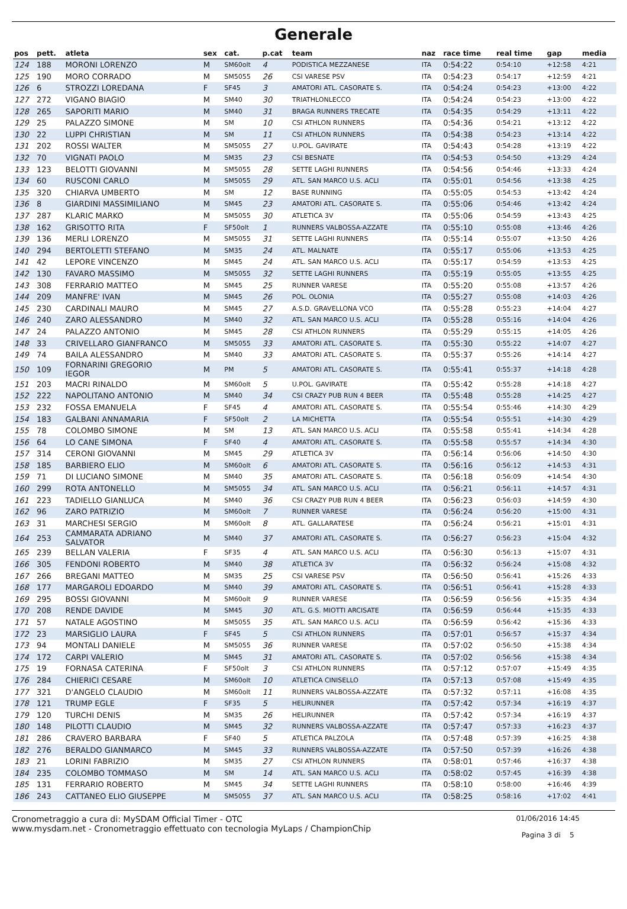Generale
| pos | pett. | atleta | sex | cat. | p.cat | team | naz | race time | real time | gap | media |
| --- | --- | --- | --- | --- | --- | --- | --- | --- | --- | --- | --- |
| 124 | 188 | MORONI LORENZO | M | SM60olt | 4 | PODISTICA MEZZANESE | ITA | 0:54:22 | 0:54:10 | +12:58 | 4:21 |
| 125 | 190 | MORO CORRADO | M | SM5055 | 26 | CSI VARESE PSV | ITA | 0:54:23 | 0:54:17 | +12:59 | 4:21 |
| 126 | 6 | STROZZI LOREDANA | F | SF45 | 3 | AMATORI ATL. CASORATE S. | ITA | 0:54:24 | 0:54:23 | +13:00 | 4:22 |
| 127 | 272 | VIGANO BIAGIO | M | SM40 | 30 | TRIATHLONLECCO | ITA | 0:54:24 | 0:54:23 | +13:00 | 4:22 |
| 128 | 265 | SAPORITI MARIO | M | SM40 | 31 | BRAGA RUNNERS TRECATE | ITA | 0:54:35 | 0:54:29 | +13:11 | 4:22 |
| 129 | 25 | PALAZZO SIMONE | M | SM | 10 | CSI ATHLON RUNNERS | ITA | 0:54:36 | 0:54:21 | +13:12 | 4:22 |
| 130 | 22 | LUPPI CHRISTIAN | M | SM | 11 | CSI ATHLON RUNNERS | ITA | 0:54:38 | 0:54:23 | +13:14 | 4:22 |
| 131 | 202 | ROSSI WALTER | M | SM5055 | 27 | U.POL. GAVIRATE | ITA | 0:54:43 | 0:54:28 | +13:19 | 4:22 |
| 132 | 70 | VIGNATI PAOLO | M | SM35 | 23 | CSI BESNATE | ITA | 0:54:53 | 0:54:50 | +13:29 | 4:24 |
| 133 | 123 | BELOTTI GIOVANNI | M | SM5055 | 28 | SETTE LAGHI RUNNERS | ITA | 0:54:56 | 0:54:46 | +13:33 | 4:24 |
| 134 | 60 | RUSCONI CARLO | M | SM5055 | 29 | ATL. SAN MARCO U.S. ACLI | ITA | 0:55:01 | 0:54:56 | +13:38 | 4:25 |
| 135 | 320 | CHIARVA UMBERTO | M | SM | 12 | BASE RUNNING | ITA | 0:55:05 | 0:54:53 | +13:42 | 4:24 |
| 136 | 8 | GIARDINI MASSIMILIANO | M | SM45 | 23 | AMATORI ATL. CASORATE S. | ITA | 0:55:06 | 0:54:46 | +13:42 | 4:24 |
| 137 | 287 | KLARIC MARKO | M | SM5055 | 30 | ATLETICA 3V | ITA | 0:55:06 | 0:54:59 | +13:43 | 4:25 |
| 138 | 162 | GRISOTTO RITA | F | SF50olt | 1 | RUNNERS VALBOSSA-AZZATE | ITA | 0:55:10 | 0:55:08 | +13:46 | 4:26 |
| 139 | 136 | MERLI LORENZO | M | SM5055 | 31 | SETTE LAGHI RUNNERS | ITA | 0:55:14 | 0:55:07 | +13:50 | 4:26 |
| 140 | 294 | BERTOLETTI STEFANO | M | SM35 | 24 | ATL. MALNATE | ITA | 0:55:17 | 0:55:06 | +13:53 | 4:25 |
| 141 | 42 | LEPORE VINCENZO | M | SM45 | 24 | ATL. SAN MARCO U.S. ACLI | ITA | 0:55:17 | 0:54:59 | +13:53 | 4:25 |
| 142 | 130 | FAVARO MASSIMO | M | SM5055 | 32 | SETTE LAGHI RUNNERS | ITA | 0:55:19 | 0:55:05 | +13:55 | 4:25 |
| 143 | 308 | FERRARIO MATTEO | M | SM45 | 25 | RUNNER VARESE | ITA | 0:55:20 | 0:55:08 | +13:57 | 4:26 |
| 144 | 209 | MANFRE' IVAN | M | SM45 | 26 | POL. OLONIA | ITA | 0:55:27 | 0:55:08 | +14:03 | 4:26 |
| 145 | 230 | CARDINALI MAURO | M | SM45 | 27 | A.S.D. GRAVELLONA VCO | ITA | 0:55:28 | 0:55:23 | +14:04 | 4:27 |
| 146 | 240 | ZARO ALESSANDRO | M | SM40 | 32 | ATL. SAN MARCO U.S. ACLI | ITA | 0:55:28 | 0:55:16 | +14:04 | 4:26 |
| 147 | 24 | PALAZZO ANTONIO | M | SM45 | 28 | CSI ATHLON RUNNERS | ITA | 0:55:29 | 0:55:15 | +14:05 | 4:26 |
| 148 | 33 | CRIVELLARO GIANFRANCO | M | SM5055 | 33 | AMATORI ATL. CASORATE S. | ITA | 0:55:30 | 0:55:22 | +14:07 | 4:27 |
| 149 | 74 | BAILA ALESSANDRO | M | SM40 | 33 | AMATORI ATL. CASORATE S. | ITA | 0:55:37 | 0:55:26 | +14:14 | 4:27 |
| 150 | 109 | FORNARINI GREGORIO IEGOR | M | PM | 5 | AMATORI ATL. CASORATE S. | ITA | 0:55:41 | 0:55:37 | +14:18 | 4:28 |
| 151 | 203 | MACRI RINALDO | M | SM60olt | 5 | U.POL. GAVIRATE | ITA | 0:55:42 | 0:55:28 | +14:18 | 4:27 |
| 152 | 222 | NAPOLITANO ANTONIO | M | SM40 | 34 | CSI CRAZY PUB RUN 4 BEER | ITA | 0:55:48 | 0:55:28 | +14:25 | 4:27 |
| 153 | 232 | FOSSA EMANUELA | F | SF45 | 4 | AMATORI ATL. CASORATE S. | ITA | 0:55:54 | 0:55:46 | +14:30 | 4:29 |
| 154 | 183 | GALBANI ANNAMARIA | F | SF50olt | 2 | LA MICHETTA | ITA | 0:55:54 | 0:55:51 | +14:30 | 4:29 |
| 155 | 78 | COLOMBO SIMONE | M | SM | 13 | ATL. SAN MARCO U.S. ACLI | ITA | 0:55:58 | 0:55:41 | +14:34 | 4:28 |
| 156 | 64 | LO CANE SIMONA | F | SF40 | 4 | AMATORI ATL. CASORATE S. | ITA | 0:55:58 | 0:55:57 | +14:34 | 4:30 |
| 157 | 314 | CERONI GIOVANNI | M | SM45 | 29 | ATLETICA 3V | ITA | 0:56:14 | 0:56:06 | +14:50 | 4:30 |
| 158 | 185 | BARBIERO ELIO | M | SM60olt | 6 | AMATORI ATL. CASORATE S. | ITA | 0:56:16 | 0:56:12 | +14:53 | 4:31 |
| 159 | 71 | DI LUCIANO SIMONE | M | SM40 | 35 | AMATORI ATL. CASORATE S. | ITA | 0:56:18 | 0:56:09 | +14:54 | 4:30 |
| 160 | 299 | ROTA ANTONELLO | M | SM5055 | 34 | ATL. SAN MARCO U.S. ACLI | ITA | 0:56:21 | 0:56:11 | +14:57 | 4:31 |
| 161 | 223 | TADIELLO GIANLUCA | M | SM40 | 36 | CSI CRAZY PUB RUN 4 BEER | ITA | 0:56:23 | 0:56:03 | +14:59 | 4:30 |
| 162 | 96 | ZARO PATRIZIO | M | SM60olt | 7 | RUNNER VARESE | ITA | 0:56:24 | 0:56:20 | +15:00 | 4:31 |
| 163 | 31 | MARCHESI SERGIO | M | SM60olt | 8 | ATL. GALLARATESE | ITA | 0:56:24 | 0:56:21 | +15:01 | 4:31 |
| 164 | 253 | CAMMARATA ADRIANO SALVATOR | M | SM40 | 37 | AMATORI ATL. CASORATE S. | ITA | 0:56:27 | 0:56:23 | +15:04 | 4:32 |
| 165 | 239 | BELLAN VALERIA | F | SF35 | 4 | ATL. SAN MARCO U.S. ACLI | ITA | 0:56:30 | 0:56:13 | +15:07 | 4:31 |
| 166 | 305 | FENDONI ROBERTO | M | SM40 | 38 | ATLETICA 3V | ITA | 0:56:32 | 0:56:24 | +15:08 | 4:32 |
| 167 | 266 | BREGANI MATTEO | M | SM35 | 25 | CSI VARESE PSV | ITA | 0:56:50 | 0:56:41 | +15:26 | 4:33 |
| 168 | 177 | MARGAROLI EDOARDO | M | SM40 | 39 | AMATORI ATL. CASORATE S. | ITA | 0:56:51 | 0:56:41 | +15:28 | 4:33 |
| 169 | 295 | BOSSI GIOVANNI | M | SM60olt | 9 | RUNNER VARESE | ITA | 0:56:59 | 0:56:56 | +15:35 | 4:34 |
| 170 | 208 | RENDE DAVIDE | M | SM45 | 30 | ATL. G.S. MIOTTI ARCISATE | ITA | 0:56:59 | 0:56:44 | +15:35 | 4:33 |
| 171 | 57 | NATALE AGOSTINO | M | SM5055 | 35 | ATL. SAN MARCO U.S. ACLI | ITA | 0:56:59 | 0:56:42 | +15:36 | 4:33 |
| 172 | 23 | MARSIGLIO LAURA | F | SF45 | 5 | CSI ATHLON RUNNERS | ITA | 0:57:01 | 0:56:57 | +15:37 | 4:34 |
| 173 | 94 | MONTALI DANIELE | M | SM5055 | 36 | RUNNER VARESE | ITA | 0:57:02 | 0:56:50 | +15:38 | 4:34 |
| 174 | 172 | CARPI VALERIO | M | SM45 | 31 | AMATORI ATL. CASORATE S. | ITA | 0:57:02 | 0:56:56 | +15:38 | 4:34 |
| 175 | 19 | FORNASA CATERINA | F | SF50olt | 3 | CSI ATHLON RUNNERS | ITA | 0:57:12 | 0:57:07 | +15:49 | 4:35 |
| 176 | 284 | CHIERICI CESARE | M | SM60olt | 10 | ATLETICA CINISELLO | ITA | 0:57:13 | 0:57:08 | +15:49 | 4:35 |
| 177 | 321 | D'ANGELO CLAUDIO | M | SM60olt | 11 | RUNNERS VALBOSSA-AZZATE | ITA | 0:57:32 | 0:57:11 | +16:08 | 4:35 |
| 178 | 121 | TRUMP EGLE | F | SF35 | 5 | HELIRUNNER | ITA | 0:57:42 | 0:57:34 | +16:19 | 4:37 |
| 179 | 120 | TURCHI DENIS | M | SM35 | 26 | HELIRUNNER | ITA | 0:57:42 | 0:57:34 | +16:19 | 4:37 |
| 180 | 148 | PILOTTI CLAUDIO | M | SM45 | 32 | RUNNERS VALBOSSA-AZZATE | ITA | 0:57:47 | 0:57:33 | +16:23 | 4:37 |
| 181 | 286 | CRAVERO BARBARA | F | SF40 | 5 | ATLETICA PALZOLA | ITA | 0:57:48 | 0:57:39 | +16:25 | 4:38 |
| 182 | 276 | BERALDO GIANMARCO | M | SM45 | 33 | RUNNERS VALBOSSA-AZZATE | ITA | 0:57:50 | 0:57:39 | +16:26 | 4:38 |
| 183 | 21 | LORINI FABRIZIO | M | SM35 | 27 | CSI ATHLON RUNNERS | ITA | 0:58:01 | 0:57:46 | +16:37 | 4:38 |
| 184 | 235 | COLOMBO TOMMASO | M | SM | 14 | ATL. SAN MARCO U.S. ACLI | ITA | 0:58:02 | 0:57:45 | +16:39 | 4:38 |
| 185 | 131 | FERRARIO ROBERTO | M | SM45 | 34 | SETTE LAGHI RUNNERS | ITA | 0:58:10 | 0:58:00 | +16:46 | 4:39 |
| 186 | 243 | CATTANEO ELIO GIUSEPPE | M | SM5055 | 37 | ATL. SAN MARCO U.S. ACLI | ITA | 0:58:25 | 0:58:16 | +17:02 | 4:41 |
Cronometraggio a cura di: MySDAM Official Timer - OTC
www.mysdam.net - Cronometraggio effettuato con tecnologia MyLaps / ChampionChip
01/06/2016 14:45
Pagina 3 di 5